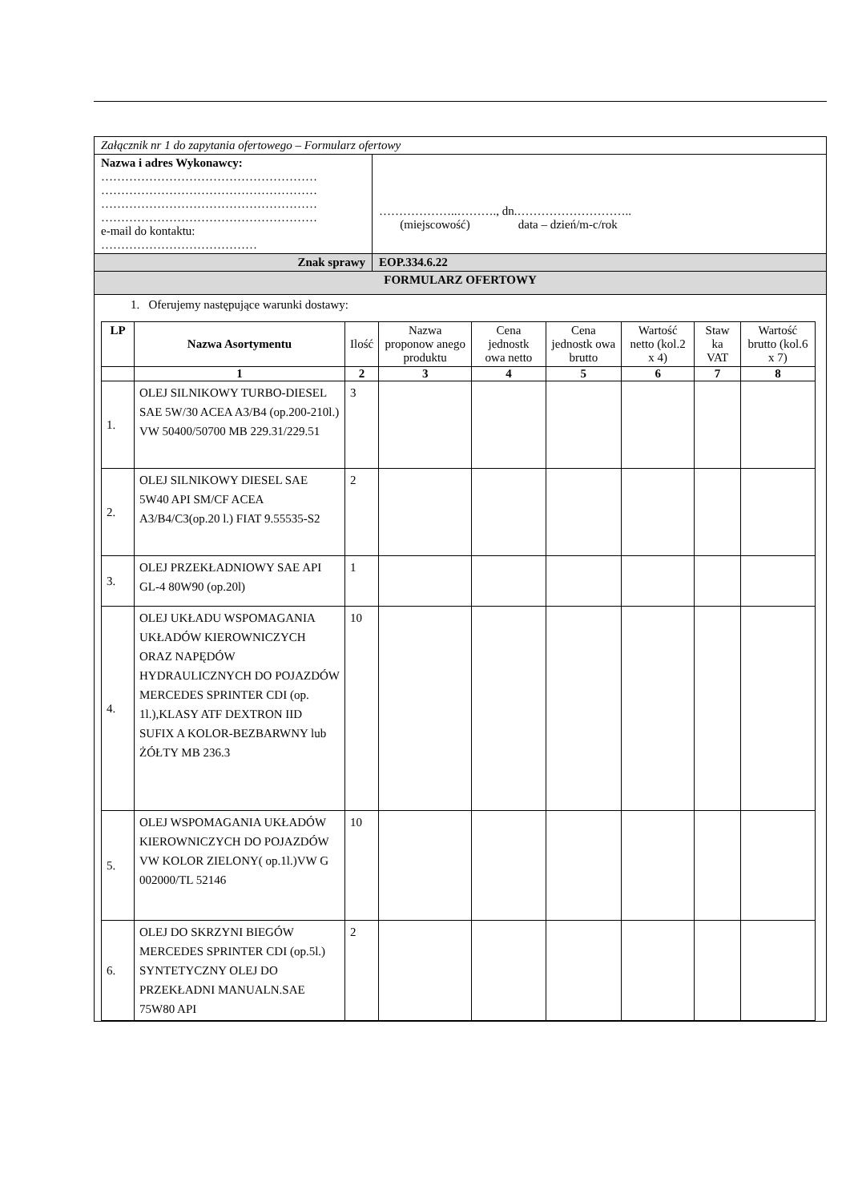Załącznik nr 1 do zapytania ofertowego – Formularz ofertowy
Nazwa i adres Wykonawcy:
………………………………………………
………………………………………………
………………………………………………
………………………………………………
e-mail do kontaktu:
…………………………………
………………..………., dn.………………………..
(miejscowość) data – dzień/m-c/rok
Znak sprawy EOP.334.6.22
FORMULARZ OFERTOWY
1. Oferujemy następujące warunki dostawy:
| LP | Nazwa Asortymentu | Ilość | Nazwa proponow anego produktu | Cena jednostk owa netto | Cena jednostk owa brutto | Wartość netto (kol.2 x 4) | Staw ka VAT | Wartość brutto (kol.6 x 7) |
| --- | --- | --- | --- | --- | --- | --- | --- | --- |
| | 1 | 2 | 3 | 4 | 5 | 6 | 7 | 8 |
| 1. | OLEJ SILNIKOWY TURBO-DIESEL SAE 5W/30 ACEA A3/B4 (op.200-210l.) VW 50400/50700 MB 229.31/229.51 | 3 | | | | | | |
| 2. | OLEJ SILNIKOWY DIESEL SAE 5W40 API SM/CF ACEA A3/B4/C3(op.20 l.) FIAT 9.55535-S2 | 2 | | | | | | |
| 3. | OLEJ PRZEKŁADNIOWY SAE API GL-4 80W90 (op.20l) | 1 | | | | | | |
| 4. | OLEJ UKŁADU WSPOMAGANIA UKŁADÓW KIEROWNICZYCH ORAZ NAPĘDÓW HYDRAULICZNYCH DO POJAZDÓW MERCEDES SPRINTER CDI (op. 1l.),KLASY ATF DEXTRON IID SUFIX A KOLOR-BEZBARWNY lub ŻÓŁTY MB 236.3 | 10 | | | | | | |
| 5. | OLEJ WSPOMAGANIA UKŁADÓW KIEROWNICZYCH DO POJAZDÓW VW KOLOR ZIELONY( op.1l.)VW G 002000/TL 52146 | 10 | | | | | | |
| 6. | OLEJ DO SKRZYNI BIEGÓW MERCEDES SPRINTER CDI (op.5l.) SYNTETYCZNY OLEJ DO PRZEKŁADNI MANUALN.SAE 75W80 API | 2 | | | | | | |